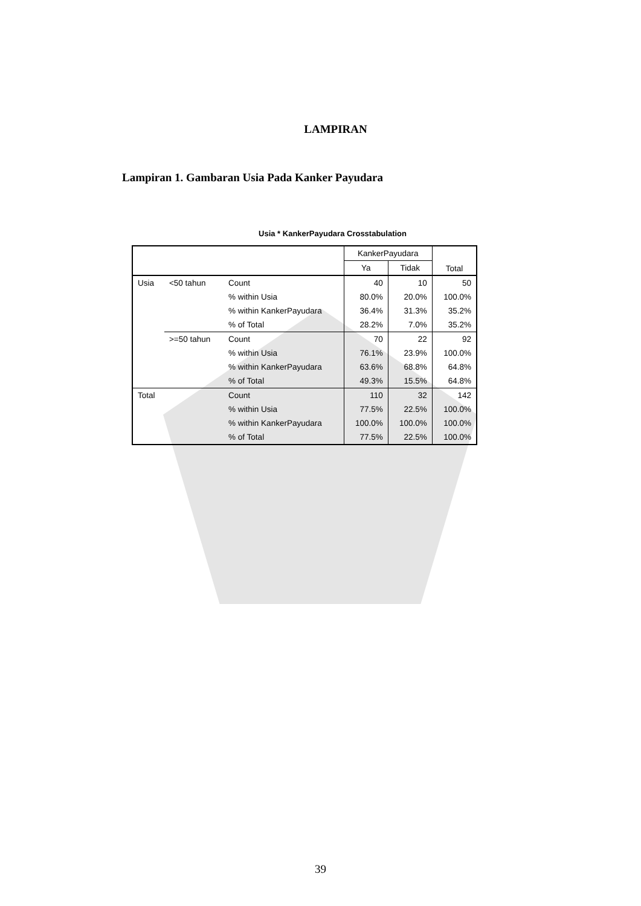LAMPIRAN
Lampiran 1. Gambaran Usia Pada Kanker Payudara
Usia * KankerPayudara Crosstabulation
| | | | KankerPayudara | | Total |
| --- | --- | --- | --- | --- | --- |
| | | | Ya | Tidak | |
| Usia | <50 tahun | Count | 40 | 10 | 50 |
| | | % within Usia | 80.0% | 20.0% | 100.0% |
| | | % within KankerPayudara | 36.4% | 31.3% | 35.2% |
| | | % of Total | 28.2% | 7.0% | 35.2% |
| | >=50 tahun | Count | 70 | 22 | 92 |
| | | % within Usia | 76.1% | 23.9% | 100.0% |
| | | % within KankerPayudara | 63.6% | 68.8% | 64.8% |
| | | % of Total | 49.3% | 15.5% | 64.8% |
| Total | | Count | 110 | 32 | 142 |
| | | % within Usia | 77.5% | 22.5% | 100.0% |
| | | % within KankerPayudara | 100.0% | 100.0% | 100.0% |
| | | % of Total | 77.5% | 22.5% | 100.0% |
39